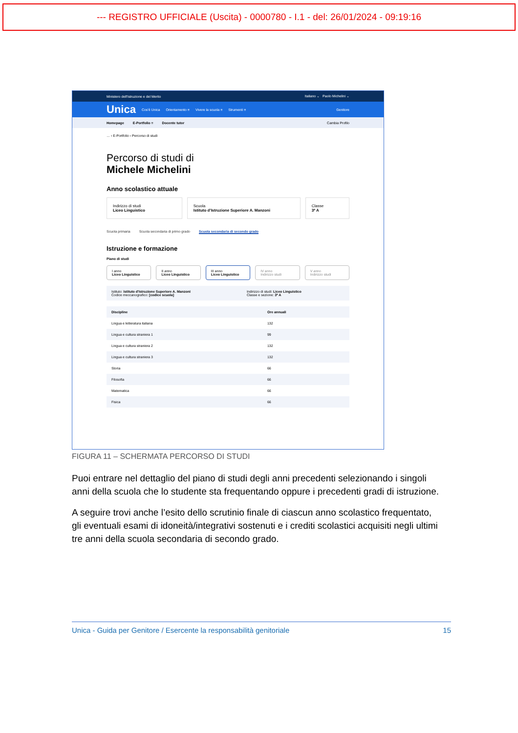--- REGISTRO UFFICIALE (Uscita) - 0000780 - I.1 - del: 26/01/2024 - 09:19:16
Ministero dell'Istruzione e del Merito Italiano ⌄ Paolo Michelini ⌄
Unica Cos'è Unica Orientamento ≡ Vivere la scuola ≡ Strumenti ≡ Genitore
Homepage E-Portfolio ≡ Docente tutor Cambia Profilo
… › E-Portfolio › Percorso di studi
Percorso di studi di
Michele Michelini
Anno scolastico attuale
Indirizzo di studi
Liceo Linguistico
Scuola
Istituto d'Istruzione Superiore A. Manzoni
Classe
3ª A
Scuola primaria Scuola secondaria di primo grado Scuola secondaria di secondo grado
Istruzione e formazione
Piano di studi
I anno
Liceo Linguistico
II anno
Liceo Linguistico
III anno
Liceo Linguistico
IV anno
Indirizzo studi
V anno
Indirizzo studi
Istituto: Istituto d'Istruzione Superiore A. Manzoni
Codice meccanografico: [codice scuola] Indirizzo di studi: Liceo Linguistico
Classe e sezione: 3ª A
| Discipline | Ore annuali |
| --- | --- |
| Lingua e letteratura italiana | 132 |
| Lingua e cultura straniera 1 | 99 |
| Lingua e cultura straniera 2 | 132 |
| Lingua e cultura straniera 3 | 132 |
| Storia | 66 |
| Filosofia | 66 |
| Matematica | 66 |
| Fisica | 66 |
FIGURA 11 – SCHERMATA PERCORSO DI STUDI
Puoi entrare nel dettaglio del piano di studi degli anni precedenti selezionando i singoli anni della scuola che lo studente sta frequentando oppure i precedenti gradi di istruzione.
A seguire trovi anche l’esito dello scrutinio finale di ciascun anno scolastico frequentato, gli eventuali esami di idoneità/integrativi sostenuti e i crediti scolastici acquisiti negli ultimi tre anni della scuola secondaria di secondo grado.
Unica - Guida per Genitore / Esercente la responsabilità genitoriale 15